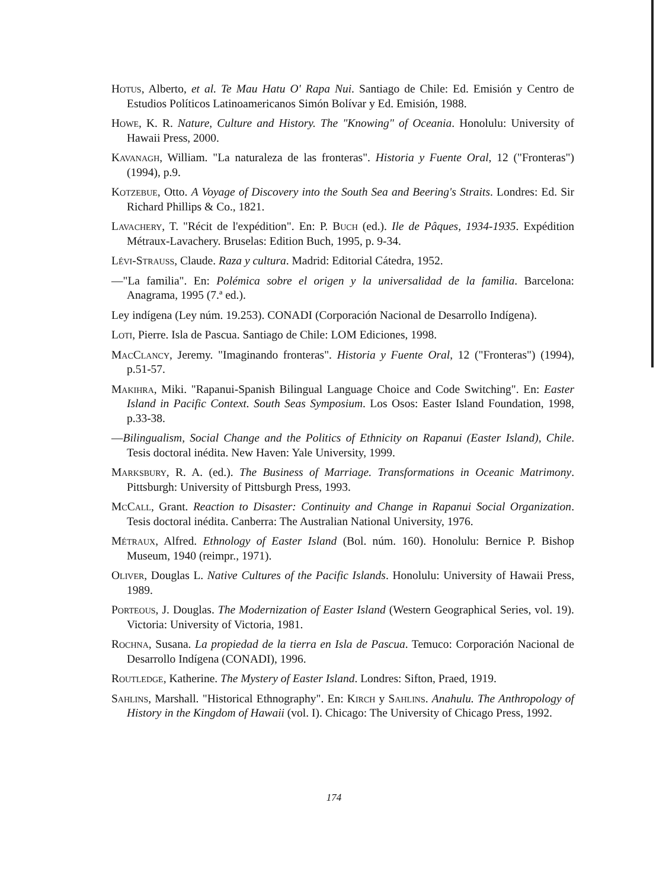Hotus, Alberto, et al. Te Mau Hatu O' Rapa Nui. Santiago de Chile: Ed. Emisión y Centro de Estudios Políticos Latinoamericanos Simón Bolívar y Ed. Emisión, 1988.
Howe, K. R. Nature, Culture and History. The "Knowing" of Oceania. Honolulu: University of Hawaii Press, 2000.
Kavanagh, William. "La naturaleza de las fronteras". Historia y Fuente Oral, 12 ("Fronteras") (1994), p.9.
Kotzebue, Otto. A Voyage of Discovery into the South Sea and Beering's Straits. Londres: Ed. Sir Richard Phillips & Co., 1821.
Lavachery, T. "Récit de l'expédition". En: P. Buch (ed.). Ile de Pâques, 1934-1935. Expédition Métraux-Lavachery. Bruselas: Edition Buch, 1995, p. 9-34.
Lévi-Strauss, Claude. Raza y cultura. Madrid: Editorial Cátedra, 1952.
—"La familia". En: Polémica sobre el origen y la universalidad de la familia. Barcelona: Anagrama, 1995 (7.ª ed.).
Ley indígena (Ley núm. 19.253). CONADI (Corporación Nacional de Desarrollo Indígena).
Loti, Pierre. Isla de Pascua. Santiago de Chile: LOM Ediciones, 1998.
MacClancy, Jeremy. "Imaginando fronteras". Historia y Fuente Oral, 12 ("Fronteras") (1994), p.51-57.
Makihra, Miki. "Rapanui-Spanish Bilingual Language Choice and Code Switching". En: Easter Island in Pacific Context. South Seas Symposium. Los Osos: Easter Island Foundation, 1998, p.33-38.
—Bilingualism, Social Change and the Politics of Ethnicity on Rapanui (Easter Island), Chile. Tesis doctoral inédita. New Haven: Yale University, 1999.
Marksbury, R. A. (ed.). The Business of Marriage. Transformations in Oceanic Matrimony. Pittsburgh: University of Pittsburgh Press, 1993.
McCall, Grant. Reaction to Disaster: Continuity and Change in Rapanui Social Organization. Tesis doctoral inédita. Canberra: The Australian National University, 1976.
Métraux, Alfred. Ethnology of Easter Island (Bol. núm. 160). Honolulu: Bernice P. Bishop Museum, 1940 (reimpr., 1971).
Oliver, Douglas L. Native Cultures of the Pacific Islands. Honolulu: University of Hawaii Press, 1989.
Porteous, J. Douglas. The Modernization of Easter Island (Western Geographical Series, vol. 19). Victoria: University of Victoria, 1981.
Rochna, Susana. La propiedad de la tierra en Isla de Pascua. Temuco: Corporación Nacional de Desarrollo Indígena (CONADI), 1996.
Routledge, Katherine. The Mystery of Easter Island. Londres: Sifton, Praed, 1919.
Sahlins, Marshall. "Historical Ethnography". En: Kirch y Sahlins. Anahulu. The Anthropology of History in the Kingdom of Hawaii (vol. I). Chicago: The University of Chicago Press, 1992.
174